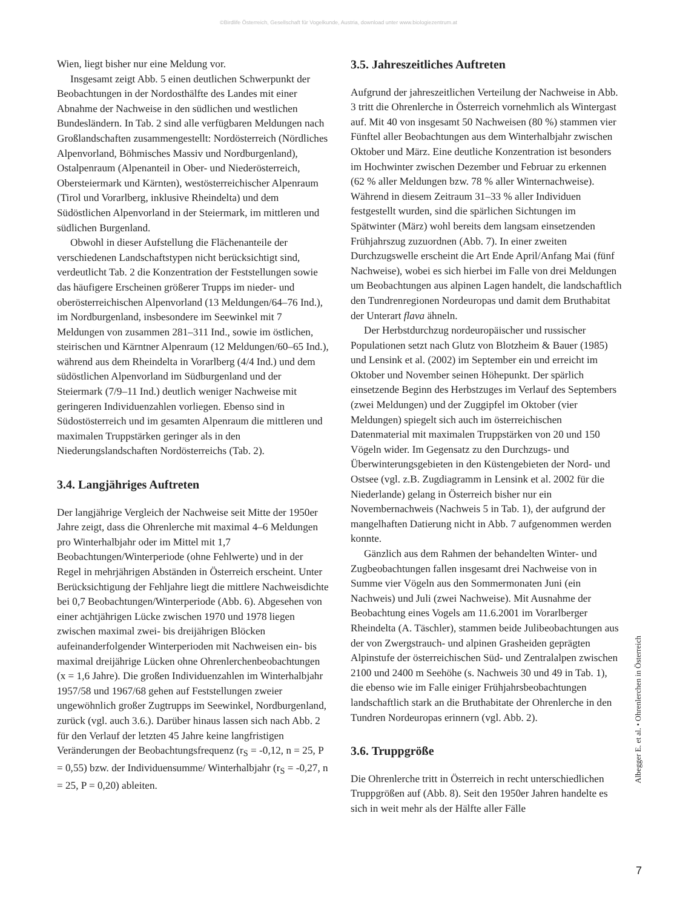©Birdlife Österreich, Gesellschaft für Vogelkunde, Austria, download unter www.biologiezentrum.at
Wien, liegt bisher nur eine Meldung vor.
Insgesamt zeigt Abb. 5 einen deutlichen Schwerpunkt der Beobachtungen in der Nordosthälfte des Landes mit einer Abnahme der Nachweise in den südlichen und westlichen Bundesländern. In Tab. 2 sind alle verfügbaren Meldungen nach Großlandschaften zusammengestellt: Nordösterreich (Nördliches Alpenvorland, Böhmisches Massiv und Nordburgenland), Ostalpenraum (Alpenanteil in Ober- und Niederösterreich, Obersteiermark und Kärnten), westösterreichischer Alpenraum (Tirol und Vorarlberg, inklusive Rheindelta) und dem Südöstlichen Alpenvorland in der Steiermark, im mittleren und südlichen Burgenland.
Obwohl in dieser Aufstellung die Flächenanteile der verschiedenen Landschaftstypen nicht berücksichtigt sind, verdeutlicht Tab. 2 die Konzentration der Feststellungen sowie das häufigere Erscheinen größerer Trupps im nieder- und oberösterreichischen Alpenvorland (13 Meldungen/64–76 Ind.), im Nordburgenland, insbesondere im Seewinkel mit 7 Meldungen von zusammen 281–311 Ind., sowie im östlichen, steirischen und Kärntner Alpenraum (12 Meldungen/60–65 Ind.), während aus dem Rheindelta in Vorarlberg (4/4 Ind.) und dem südöstlichen Alpenvorland im Südburgenland und der Steiermark (7/9–11 Ind.) deutlich weniger Nachweise mit geringeren Individuenzahlen vorliegen. Ebenso sind in Südostösterreich und im gesamten Alpenraum die mittleren und maximalen Truppstärken geringer als in den Niederungslandschaften Nordösterreichs (Tab. 2).
3.4. Langjähriges Auftreten
Der langjährige Vergleich der Nachweise seit Mitte der 1950er Jahre zeigt, dass die Ohrenlerche mit maximal 4–6 Meldungen pro Winterhalbjahr oder im Mittel mit 1,7 Beobachtungen/Winterperiode (ohne Fehlwerte) und in der Regel in mehrjährigen Abständen in Österreich erscheint. Unter Berücksichtigung der Fehljahre liegt die mittlere Nachweisdichte bei 0,7 Beobachtungen/Winterperiode (Abb. 6). Abgesehen von einer achtjährigen Lücke zwischen 1970 und 1978 liegen zwischen maximal zwei- bis dreijährigen Blöcken aufeinanderfolgender Winterperioden mit Nachweisen ein- bis maximal dreijährige Lücken ohne Ohrenlerchenbeobachtungen (x = 1,6 Jahre). Die großen Individuenzahlen im Winterhalbjahr 1957/58 und 1967/68 gehen auf Feststellungen zweier ungewöhnlich großer Zugtrupps im Seewinkel, Nordburgenland, zurück (vgl. auch 3.6.). Darüber hinaus lassen sich nach Abb. 2 für den Verlauf der letzten 45 Jahre keine langfristigen Veränderungen der Beobachtungsfrequenz (r<sub>S</sub> = -0,12, n = 25, P = 0,55) bzw. der Individuensumme/ Winterhalbjahr (r<sub>S</sub> = -0,27, n = 25, P = 0,20) ableiten.
3.5. Jahreszeitliches Auftreten
Aufgrund der jahreszeitlichen Verteilung der Nachweise in Abb. 3 tritt die Ohrenlerche in Österreich vornehmlich als Wintergast auf. Mit 40 von insgesamt 50 Nachweisen (80 %) stammen vier Fünftel aller Beobachtungen aus dem Winterhalbjahr zwischen Oktober und März. Eine deutliche Konzentration ist besonders im Hochwinter zwischen Dezember und Februar zu erkennen (62 % aller Meldungen bzw. 78 % aller Winternachweise). Während in diesem Zeitraum 31–33 % aller Individuen festgestellt wurden, sind die spärlichen Sichtungen im Spätwinter (März) wohl bereits dem langsam einsetzenden Frühjahrszug zuzuordnen (Abb. 7). In einer zweiten Durchzugswelle erscheint die Art Ende April/Anfang Mai (fünf Nachweise), wobei es sich hierbei im Falle von drei Meldungen um Beobachtungen aus alpinen Lagen handelt, die landschaftlich den Tundrenregionen Nordeuropas und damit dem Bruthabitat der Unterart flava ähneln.
Der Herbstdurchzug nordeuropäischer und russischer Populationen setzt nach Glutz von Blotzheim & Bauer (1985) und Lensink et al. (2002) im September ein und erreicht im Oktober und November seinen Höhepunkt. Der spärlich einsetzende Beginn des Herbstzuges im Verlauf des Septembers (zwei Meldungen) und der Zuggipfel im Oktober (vier Meldungen) spiegelt sich auch im österreichischen Datenmaterial mit maximalen Truppstärken von 20 und 150 Vögeln wider. Im Gegensatz zu den Durchzugs- und Überwinterungsgebieten in den Küstengebieten der Nord- und Ostsee (vgl. z.B. Zugdiagramm in Lensink et al. 2002 für die Niederlande) gelang in Österreich bisher nur ein Novembernachweis (Nachweis 5 in Tab. 1), der aufgrund der mangelhaften Datierung nicht in Abb. 7 aufgenommen werden konnte.
Gänzlich aus dem Rahmen der behandelten Winter- und Zugbeobachtungen fallen insgesamt drei Nachweise von in Summe vier Vögeln aus den Sommermonaten Juni (ein Nachweis) und Juli (zwei Nachweise). Mit Ausnahme der Beobachtung eines Vogels am 11.6.2001 im Vorarlberger Rheindelta (A. Täschler), stammen beide Julibeobachtungen aus der von Zwergstrauch- und alpinen Grasheiden geprägten Alpinstufe der österreichischen Süd- und Zentralalpen zwischen 2100 und 2400 m Seehöhe (s. Nachweis 30 und 49 in Tab. 1), die ebenso wie im Falle einiger Frühjahrsbeobachtungen landschaftlich stark an die Bruthabitate der Ohrenlerche in den Tundren Nordeuropas erinnern (vgl. Abb. 2).
3.6. Truppgröße
Die Ohrenlerche tritt in Österreich in recht unterschiedlichen Truppgrößen auf (Abb. 8). Seit den 1950er Jahren handelte es sich in weit mehr als der Hälfte aller Fälle
Albegger E. et al. • Ohrenlerchen in Österreich
7